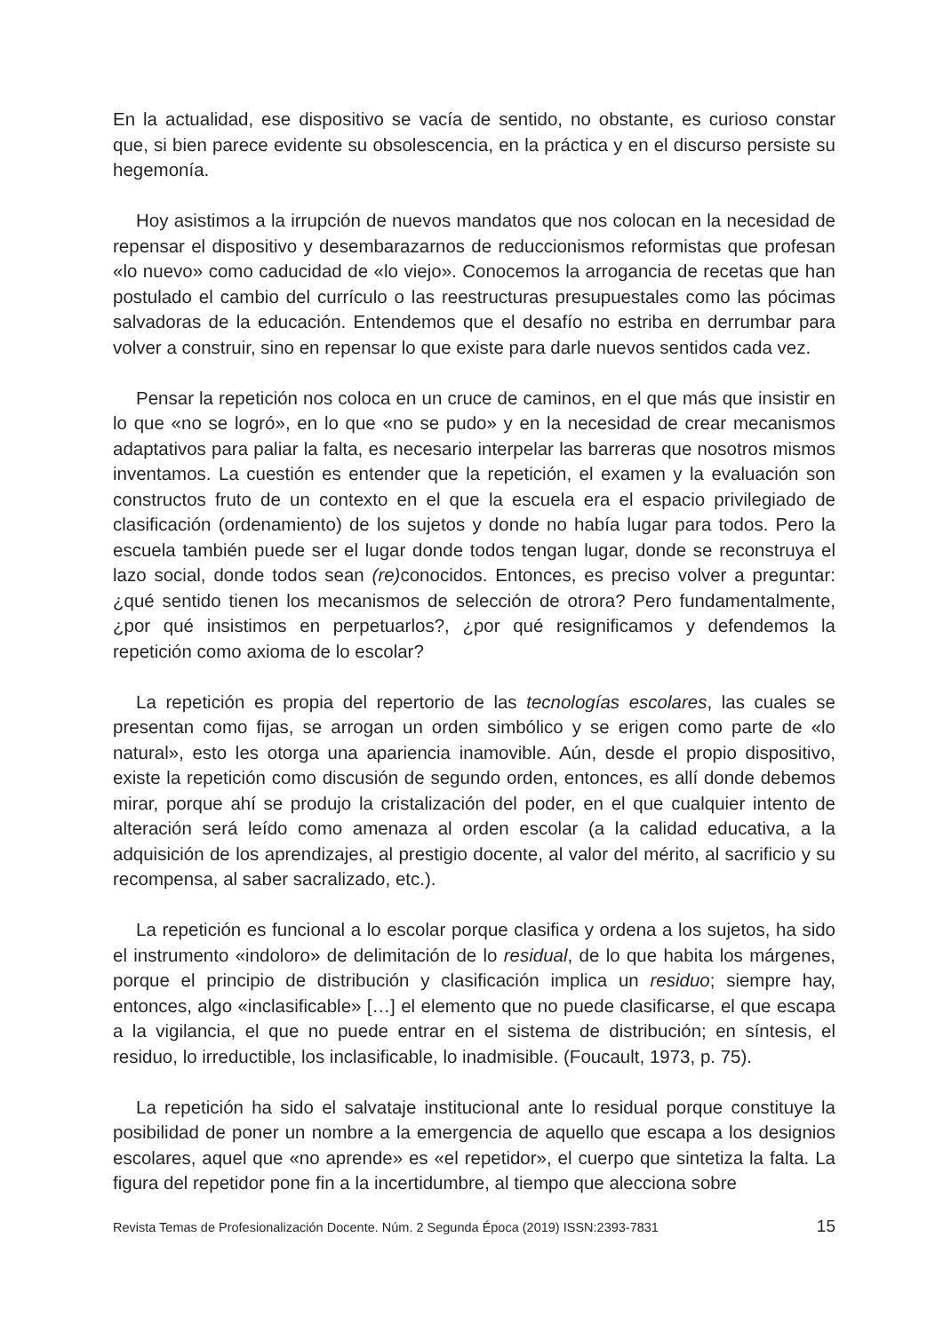En la actualidad, ese dispositivo se vacía de sentido, no obstante, es curioso constar que, si bien parece evidente su obsolescencia, en la práctica y en el discurso persiste su hegemonía.
Hoy asistimos a la irrupción de nuevos mandatos que nos colocan en la necesidad de repensar el dispositivo y desembarazarnos de reduccionismos reformistas que profesan «lo nuevo» como caducidad de «lo viejo». Conocemos la arrogancia de recetas que han postulado el cambio del currículo o las reestructuras presupuestales como las pócimas salvadoras de la educación. Entendemos que el desafío no estriba en derrumbar para volver a construir, sino en repensar lo que existe para darle nuevos sentidos cada vez.
Pensar la repetición nos coloca en un cruce de caminos, en el que más que insistir en lo que «no se logró», en lo que «no se pudo» y en la necesidad de crear mecanismos adaptativos para paliar la falta, es necesario interpelar las barreras que nosotros mismos inventamos. La cuestión es entender que la repetición, el examen y la evaluación son constructos fruto de un contexto en el que la escuela era el espacio privilegiado de clasificación (ordenamiento) de los sujetos y donde no había lugar para todos. Pero la escuela también puede ser el lugar donde todos tengan lugar, donde se reconstruya el lazo social, donde todos sean (re) conocidos. Entonces, es preciso volver a preguntar: ¿qué sentido tienen los mecanismos de selección de otrora? Pero fundamentalmente, ¿por qué insistimos en perpetuarlos?, ¿por qué resignificamos y defendemos la repetición como axioma de lo escolar?
La repetición es propia del repertorio de las tecnologías escolares, las cuales se presentan como fijas, se arrogan un orden simbólico y se erigen como parte de «lo natural», esto les otorga una apariencia inamovible. Aún, desde el propio dispositivo, existe la repetición como discusión de segundo orden, entonces, es allí donde debemos mirar, porque ahí se produjo la cristalización del poder, en el que cualquier intento de alteración será leído como amenaza al orden escolar (a la calidad educativa, a la adquisición de los aprendizajes, al prestigio docente, al valor del mérito, al sacrificio y su recompensa, al saber sacralizado, etc.).
La repetición es funcional a lo escolar porque clasifica y ordena a los sujetos, ha sido el instrumento «indoloro» de delimitación de lo residual, de lo que habita los márgenes, porque el principio de distribución y clasificación implica un residuo; siempre hay, entonces, algo «inclasificable» […] el elemento que no puede clasificarse, el que escapa a la vigilancia, el que no puede entrar en el sistema de distribución; en síntesis, el residuo, lo irreductible, los inclasificable, lo inadmisible. (Foucault, 1973, p. 75).
La repetición ha sido el salvataje institucional ante lo residual porque constituye la posibilidad de poner un nombre a la emergencia de aquello que escapa a los designios escolares, aquel que «no aprende» es «el repetidor», el cuerpo que sintetiza la falta. La figura del repetidor pone fin a la incertidumbre, al tiempo que alecciona sobre
Revista Temas de Profesionalización Docente. Núm. 2 Segunda Época (2019) ISSN:2393-7831 15